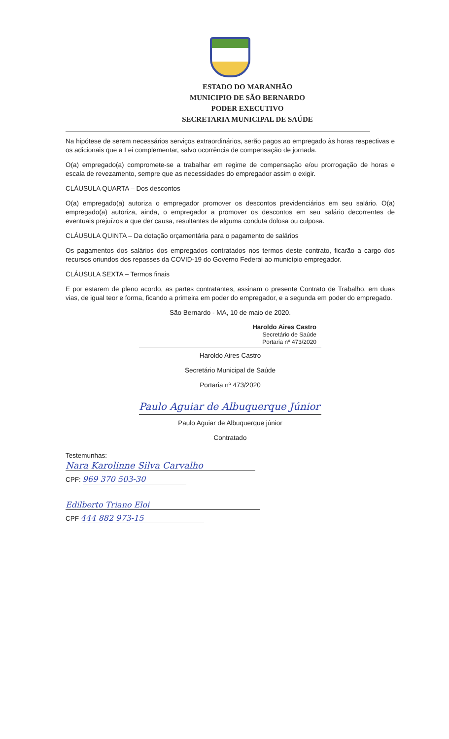ESTADO DO MARANHÃO
MUNICIPIO DE SÃO BERNARDO
PODER EXECUTIVO
SECRETARIA MUNICIPAL DE SAÚDE
Na hipótese de serem necessários serviços extraordinários, serão pagos ao empregado às horas respectivas e os adicionais que a Lei complementar, salvo ocorrência de compensação de jornada.
O(a) empregado(a) compromete-se a trabalhar em regime de compensação e/ou prorrogação de horas e escala de revezamento, sempre que as necessidades do empregador assim o exigir.
CLÁUSULA QUARTA – Dos descontos
O(a) empregado(a) autoriza o empregador promover os descontos previdenciários em seu salário. O(a) empregado(a) autoriza, ainda, o empregador a promover os descontos em seu salário decorrentes de eventuais prejuízos a que der causa, resultantes de alguma conduta dolosa ou culposa.
CLÁUSULA QUINTA – Da dotação orçamentária para o pagamento de salários
Os pagamentos dos salários dos empregados contratados nos termos deste contrato, ficarão a cargo dos recursos oriundos dos repasses da COVID-19 do Governo Federal ao município empregador.
CLÁUSULA SEXTA – Termos finais
E por estarem de pleno acordo, as partes contratantes, assinam o presente Contrato de Trabalho, em duas vias, de igual teor e forma, ficando a primeira em poder do empregador, e a segunda em poder do empregado.
São Bernardo - MA, 10 de maio de 2020.
Haroldo Aires Castro
Secretário de Saúde
Portaria nº 473/2020
Haroldo Aires Castro
Secretário Municipal de Saúde
Portaria nº 473/2020
Paulo Aguiar de Albuquerque Júnior
Paulo Aguiar de Albuquerque júnior
Contratado
Testemunhas:
Nara Karolinne Silva Carvalho
CPF: 969 370 503-30
Edilberto Triano Eloi
CPF 444 882 973-15